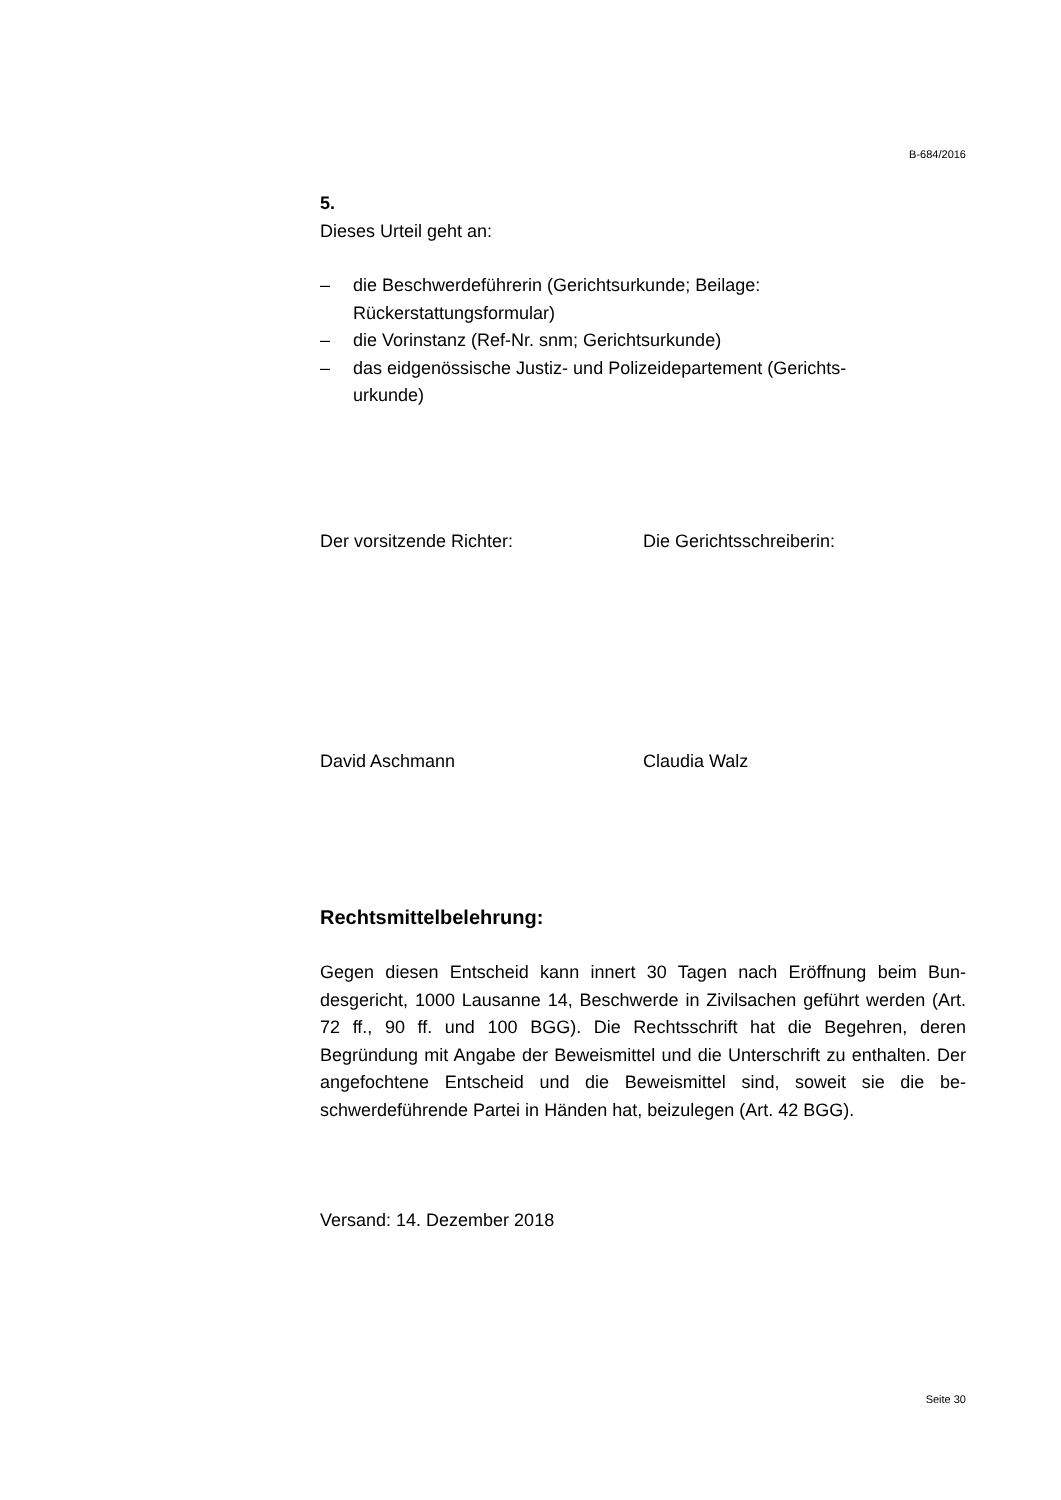B-684/2016
5.
Dieses Urteil geht an:
– die Beschwerdeführerin (Gerichtsurkunde; Beilage: Rückerstattungsformular)
– die Vorinstanz (Ref-Nr. snm; Gerichtsurkunde)
– das eidgenössische Justiz- und Polizeidepartement (Gerichts-
urkunde)
Der vorsitzende Richter: Die Gerichtsschreiberin:
David Aschmann Claudia Walz
Rechtsmittelbelehrung:
Gegen diesen Entscheid kann innert 30 Tagen nach Eröffnung beim Bun-desgericht, 1000 Lausanne 14, Beschwerde in Zivilsachen geführt werden (Art. 72 ff., 90 ff. und 100 BGG). Die Rechtsschrift hat die Begehren, deren Begründung mit Angabe der Beweismittel und die Unterschrift zu enthalten. Der angefochtene Entscheid und die Beweismittel sind, soweit sie die be-schwerdeführende Partei in Händen hat, beizulegen (Art. 42 BGG).
Versand: 14. Dezember 2018
Seite 30